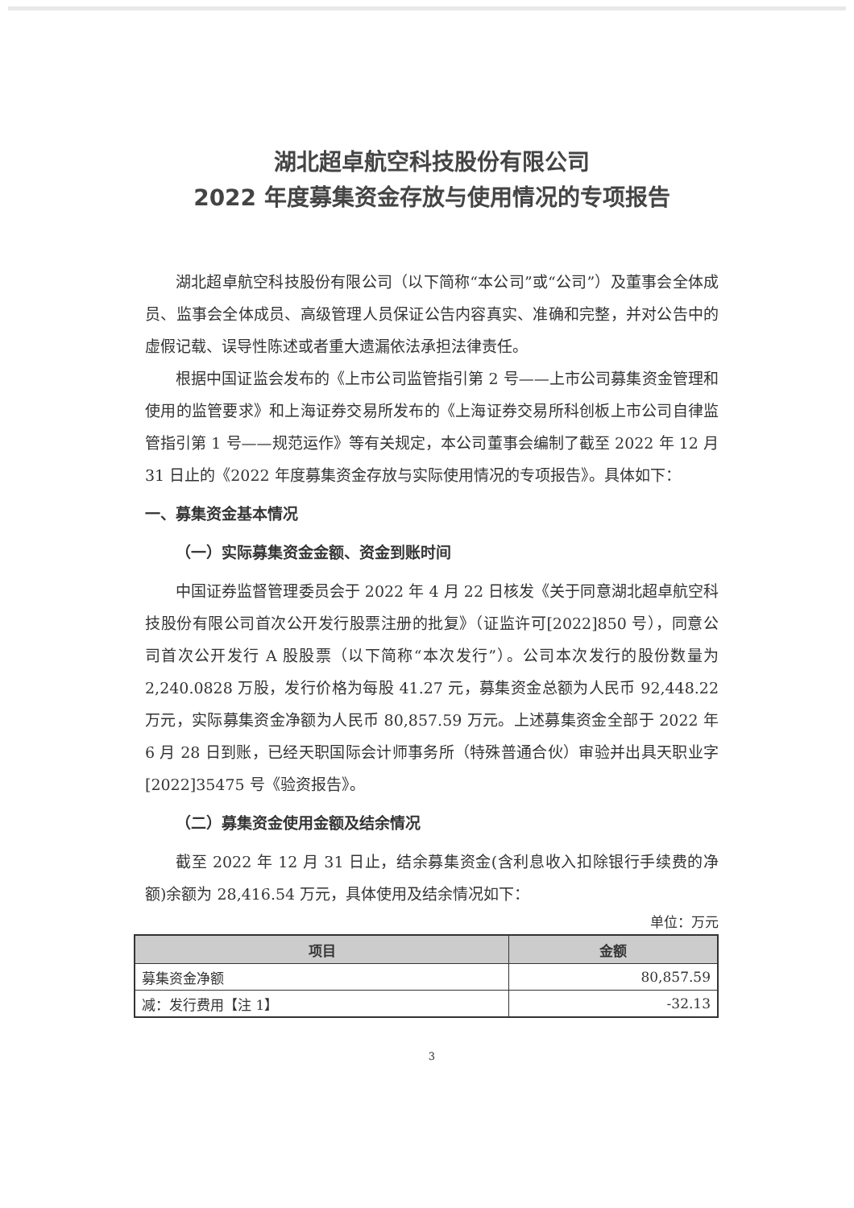湖北超卓航空科技股份有限公司
2022 年度募集资金存放与使用情况的专项报告
湖北超卓航空科技股份有限公司（以下简称“本公司”或“公司”）及董事会全体成员、监事会全体成员、高级管理人员保证公告内容真实、准确和完整，并对公告中的虚假记载、误导性陈述或者重大遗漏依法承担法律责任。
根据中国证监会发布的《上市公司监管指引第 2 号——上市公司募集资金管理和使用的监管要求》和上海证券交易所发布的《上海证券交易所科创板上市公司自律监管指引第 1 号——规范运作》等有关规定，本公司董事会编制了截至 2022 年 12 月 31 日止的《2022 年度募集资金存放与实际使用情况的专项报告》。具体如下：
一、募集资金基本情况
（一）实际募集资金金额、资金到账时间
中国证券监督管理委员会于 2022 年 4 月 22 日核发《关于同意湖北超卓航空科技股份有限公司首次公开发行股票注册的批复》（证监许可[2022]850 号），同意公司首次公开发行 A 股股票（以下简称“本次发行”）。公司本次发行的股份数量为 2,240.0828 万股，发行价格为每股 41.27 元，募集资金总额为人民币 92,448.22 万元，实际募集资金净额为人民币 80,857.59 万元。上述募集资金全部于 2022 年 6 月 28 日到账，已经天职国际会计师事务所（特殊普通合伙）审验并出具天职业字[2022]35475 号《验资报告》。
（二）募集资金使用金额及结余情况
截至 2022 年 12 月 31 日止，结余募集资金(含利息收入扣除银行手续费的净额)余额为 28,416.54 万元，具体使用及结余情况如下：
单位：万元
| 项目 | 金额 |
| --- | --- |
| 募集资金净额 | 80,857.59 |
| 减：发行费用【注 1】 | -32.13 |
3